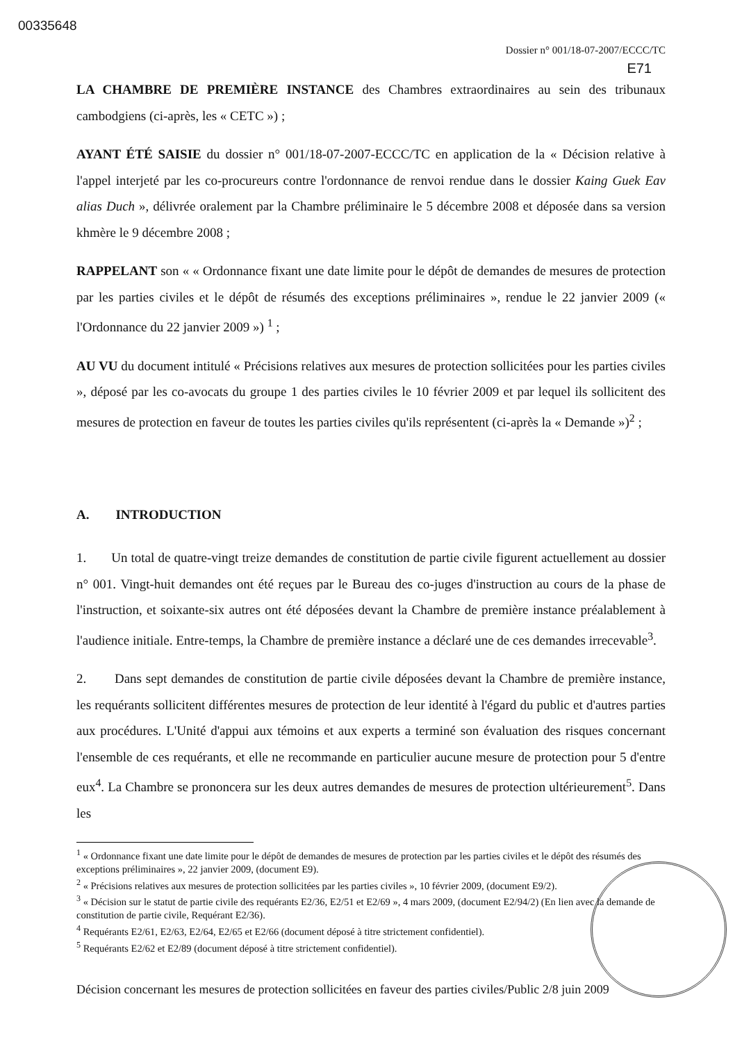00335648
Dossier n° 001/18-07-2007/ECCC/TC
E71
LA CHAMBRE DE PREMIÈRE INSTANCE des Chambres extraordinaires au sein des tribunaux cambodgiens (ci-après, les « CETC ») ;
AYANT ÉTÉ SAISIE du dossier n° 001/18-07-2007-ECCC/TC en application de la « Décision relative à l'appel interjeté par les co-procureurs contre l'ordonnance de renvoi rendue dans le dossier Kaing Guek Eav alias Duch », délivrée oralement par la Chambre préliminaire le 5 décembre 2008 et déposée dans sa version khmère le 9 décembre 2008 ;
RAPPELANT son « « Ordonnance fixant une date limite pour le dépôt de demandes de mesures de protection par les parties civiles et le dépôt de résumés des exceptions préliminaires », rendue le 22 janvier 2009 (« l'Ordonnance du 22 janvier 2009 ») <sup>1</sup> ;
AU VU du document intitulé « Précisions relatives aux mesures de protection sollicitées pour les parties civiles », déposé par les co-avocats du groupe 1 des parties civiles le 10 février 2009 et par lequel ils sollicitent des mesures de protection en faveur de toutes les parties civiles qu'ils représentent (ci-après la « Demande »)<sup>2</sup> ;
A. INTRODUCTION
1. Un total de quatre-vingt treize demandes de constitution de partie civile figurent actuellement au dossier n° 001. Vingt-huit demandes ont été reçues par le Bureau des co-juges d'instruction au cours de la phase de l'instruction, et soixante-six autres ont été déposées devant la Chambre de première instance préalablement à l'audience initiale. Entre-temps, la Chambre de première instance a déclaré une de ces demandes irrecevable<sup>3</sup>.
2. Dans sept demandes de constitution de partie civile déposées devant la Chambre de première instance, les requérants sollicitent différentes mesures de protection de leur identité à l'égard du public et d'autres parties aux procédures. L'Unité d'appui aux témoins et aux experts a terminé son évaluation des risques concernant l'ensemble de ces requérants, et elle ne recommande en particulier aucune mesure de protection pour 5 d'entre eux<sup>4</sup>. La Chambre se prononcera sur les deux autres demandes de mesures de protection ultérieurement<sup>5</sup>. Dans les
<sup>1</sup> « Ordonnance fixant une date limite pour le dépôt de demandes de mesures de protection par les parties civiles et le dépôt des résumés des exceptions préliminaires », 22 janvier 2009, (document E9).
<sup>2</sup> « Précisions relatives aux mesures de protection sollicitées par les parties civiles », 10 février 2009, (document E9/2).
<sup>3</sup> « Décision sur le statut de partie civile des requérants E2/36, E2/51 et E2/69 », 4 mars 2009, (document E2/94/2) (En lien avec la demande de constitution de partie civile, Requérant E2/36).
<sup>4</sup> Requérants E2/61, E2/63, E2/64, E2/65 et E2/66 (document déposé à titre strictement confidentiel).
<sup>5</sup> Requérants E2/62 et E2/89 (document déposé à titre strictement confidentiel).
Décision concernant les mesures de protection sollicitées en faveur des parties civiles/Public 2/8 juin 2009